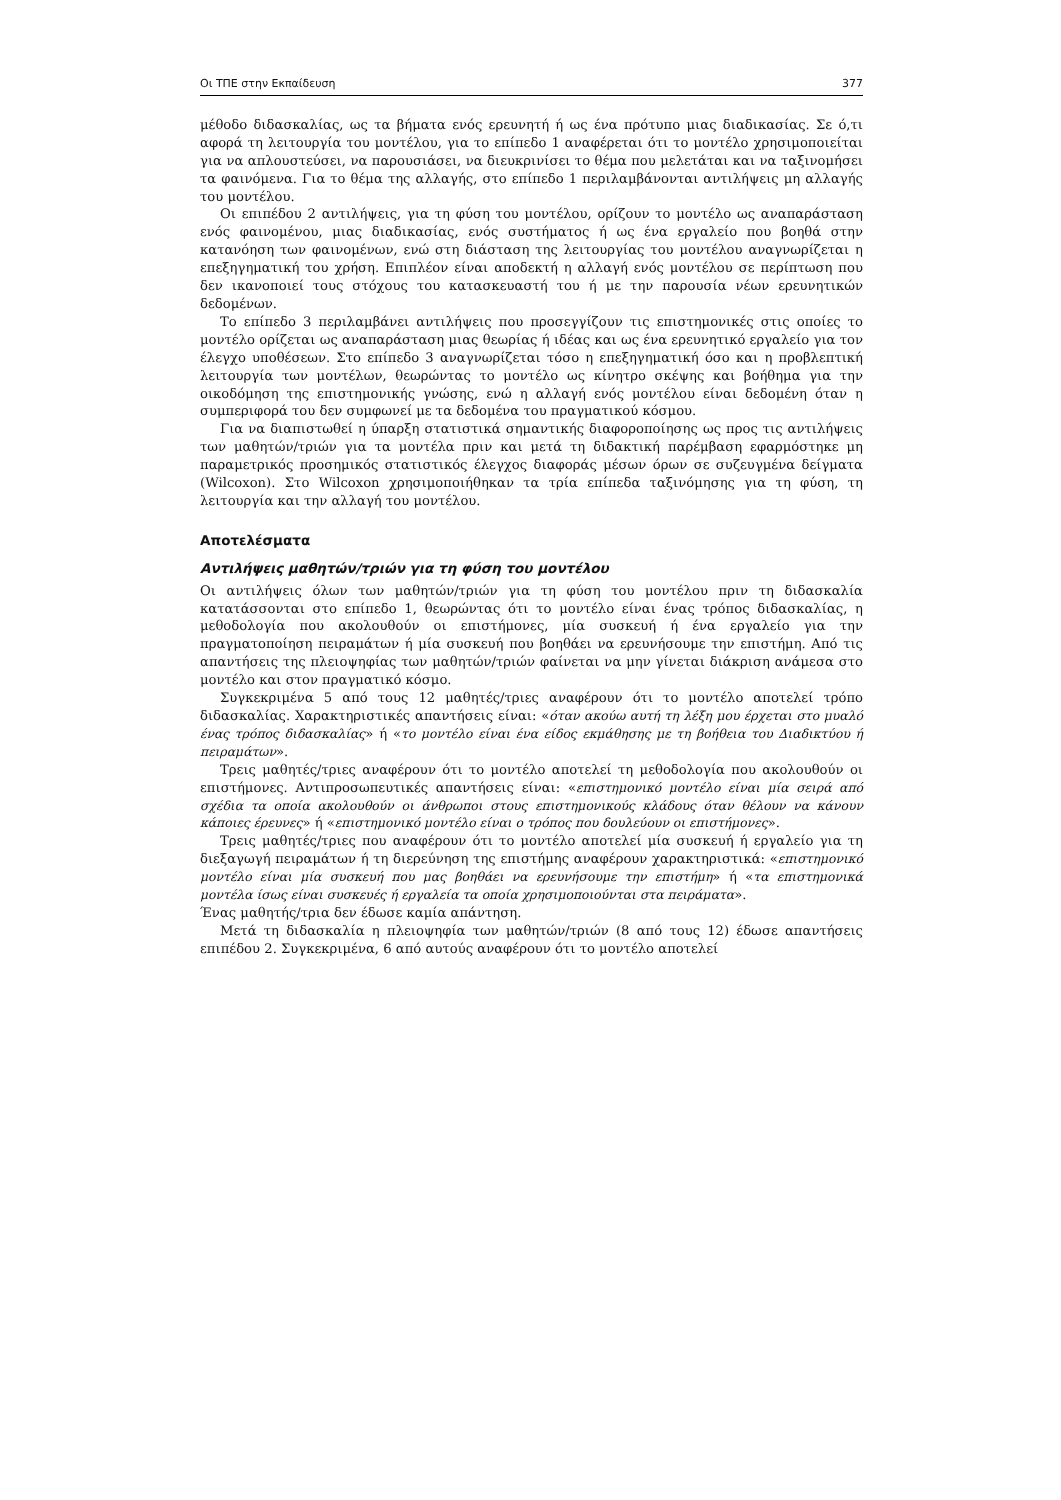Οι ΤΠΕ στην Εκπαίδευση 377
μέθοδο διδασκαλίας, ως τα βήματα ενός ερευνητή ή ως ένα πρότυπο μιας διαδικασίας. Σε ό,τι αφορά τη λειτουργία του μοντέλου, για το επίπεδο 1 αναφέρεται ότι το μοντέλο χρησιμοποιείται για να απλουστεύσει, να παρουσιάσει, να διευκρινίσει το θέμα που μελετάται και να ταξινομήσει τα φαινόμενα. Για το θέμα της αλλαγής, στο επίπεδο 1 περιλαμβάνονται αντιλήψεις μη αλλαγής του μοντέλου.
Οι επιπέδου 2 αντιλήψεις, για τη φύση του μοντέλου, ορίζουν το μοντέλο ως αναπαράσταση ενός φαινομένου, μιας διαδικασίας, ενός συστήματος ή ως ένα εργαλείο που βοηθά στην κατανόηση των φαινομένων, ενώ στη διάσταση της λειτουργίας του μοντέλου αναγνωρίζεται η επεξηγηματική του χρήση. Επιπλέον είναι αποδεκτή η αλλαγή ενός μοντέλου σε περίπτωση που δεν ικανοποιεί τους στόχους του κατασκευαστή του ή με την παρουσία νέων ερευνητικών δεδομένων.
Το επίπεδο 3 περιλαμβάνει αντιλήψεις που προσεγγίζουν τις επιστημονικές στις οποίες το μοντέλο ορίζεται ως αναπαράσταση μιας θεωρίας ή ιδέας και ως ένα ερευνητικό εργαλείο για τον έλεγχο υποθέσεων. Στο επίπεδο 3 αναγνωρίζεται τόσο η επεξηγηματική όσο και η προβλεπτική λειτουργία των μοντέλων, θεωρώντας το μοντέλο ως κίνητρο σκέψης και βοήθημα για την οικοδόμηση της επιστημονικής γνώσης, ενώ η αλλαγή ενός μοντέλου είναι δεδομένη όταν η συμπεριφορά του δεν συμφωνεί με τα δεδομένα του πραγματικού κόσμου.
Για να διαπιστωθεί η ύπαρξη στατιστικά σημαντικής διαφοροποίησης ως προς τις αντιλήψεις των μαθητών/τριών για τα μοντέλα πριν και μετά τη διδακτική παρέμβαση εφαρμόστηκε μη παραμετρικός προσημικός στατιστικός έλεγχος διαφοράς μέσων όρων σε συζευγμένα δείγματα (Wilcoxon). Στο Wilcoxon χρησιμοποιήθηκαν τα τρία επίπεδα ταξινόμησης για τη φύση, τη λειτουργία και την αλλαγή του μοντέλου.
Αποτελέσματα
Αντιλήψεις μαθητών/τριών για τη φύση του μοντέλου
Οι αντιλήψεις όλων των μαθητών/τριών για τη φύση του μοντέλου πριν τη διδασκαλία κατατάσσονται στο επίπεδο 1, θεωρώντας ότι το μοντέλο είναι ένας τρόπος διδασκαλίας, η μεθοδολογία που ακολουθούν οι επιστήμονες, μία συσκευή ή ένα εργαλείο για την πραγματοποίηση πειραμάτων ή μία συσκευή που βοηθάει να ερευνήσουμε την επιστήμη. Από τις απαντήσεις της πλειοψηφίας των μαθητών/τριών φαίνεται να μην γίνεται διάκριση ανάμεσα στο μοντέλο και στον πραγματικό κόσμο.
Συγκεκριμένα 5 από τους 12 μαθητές/τριες αναφέρουν ότι το μοντέλο αποτελεί τρόπο διδασκαλίας. Χαρακτηριστικές απαντήσεις είναι: «όταν ακούω αυτή τη λέξη μου έρχεται στο μυαλό ένας τρόπος διδασκαλίας» ή «το μοντέλο είναι ένα είδος εκμάθησης με τη βοήθεια του Διαδικτύου ή πειραμάτων».
Τρεις μαθητές/τριες αναφέρουν ότι το μοντέλο αποτελεί τη μεθοδολογία που ακολουθούν οι επιστήμονες. Αντιπροσωπευτικές απαντήσεις είναι: «επιστημονικό μοντέλο είναι μία σειρά από σχέδια τα οποία ακολουθούν οι άνθρωποι στους επιστημονικούς κλάδους όταν θέλουν να κάνουν κάποιες έρευνες» ή «επιστημονικό μοντέλο είναι ο τρόπος που δουλεύουν οι επιστήμονες».
Τρεις μαθητές/τριες που αναφέρουν ότι το μοντέλο αποτελεί μία συσκευή ή εργαλείο για τη διεξαγωγή πειραμάτων ή τη διερεύνηση της επιστήμης αναφέρουν χαρακτηριστικά: «επιστημονικό μοντέλο είναι μία συσκευή που μας βοηθάει να ερευνήσουμε την επιστήμη» ή «τα επιστημονικά μοντέλα ίσως είναι συσκευές ή εργαλεία τα οποία χρησιμοποιούνται στα πειράματα».
Ένας μαθητής/τρια δεν έδωσε καμία απάντηση.
Μετά τη διδασκαλία η πλειοψηφία των μαθητών/τριών (8 από τους 12) έδωσε απαντήσεις επιπέδου 2. Συγκεκριμένα, 6 από αυτούς αναφέρουν ότι το μοντέλο αποτελεί